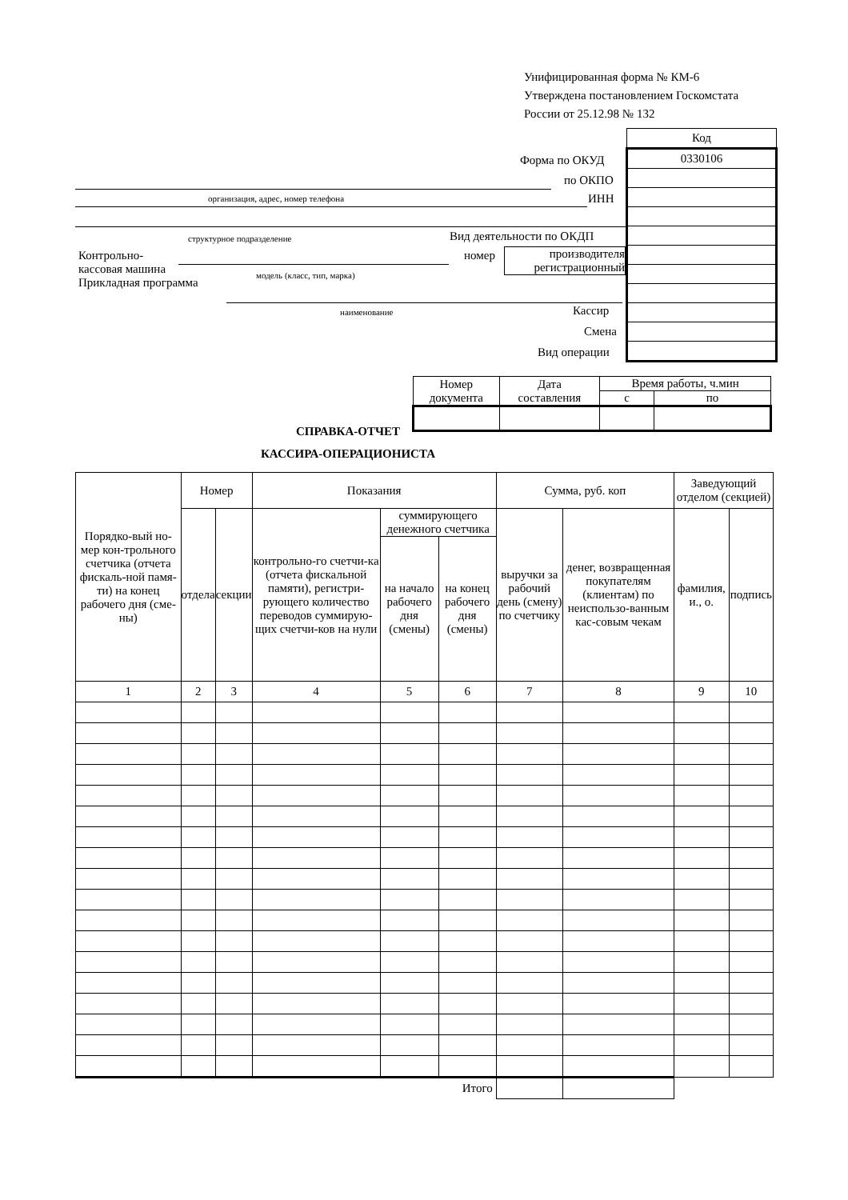Унифицированная форма № КМ-6
Утверждена постановлением Госкомстата
России от 25.12.98 № 132
| Код |
| 0330106 |
Форма по ОКУД
по ОКПО
организация, адрес, номер телефона
ИНН
структурное подразделение Вид деятельности по ОКДП
Контрольно-
кассовая машина
Прикладная программа
модель (класс, тип, марка)
номер
производителя
регистрационный
наименование Кассир
Смена
Вид операции
| Номер документа | Дата составления | Время работы, ч.мин | |
| | | с | по |
СПРАВКА-ОТЧЕТ
КАССИРА-ОПЕРАЦИОНИСТА
| Порядко-вый но-мер кон-трольного счетчика (отчета фискаль-ной памя-ти) на конец рабочего дня (сме-ны) | Номер | | Показания | | | Сумма, руб. коп | | Заведующий отделом (секцией) | |
| | отдела | секции | контрольно-го счетчи-ка (отчета фискальной памяти), регистри-рующего количество переводов суммирую-щих счетчи-ков на нули | суммирующего денежного счетчика | | выручки за рабочий день (смену) по счетчику | денег, возвращенная покупателям (клиентам) по неиспользо-ванным кас-совым чекам | фамилия, и., о. | подпись |
| | | | | на начало рабочего дня (смены) | на конец рабочего дня (смены) | | | | |
| 1 | 2 | 3 | 4 | 5 | 6 | 7 | 8 | 9 | 10 |
| Итого | | | | | | | | | |